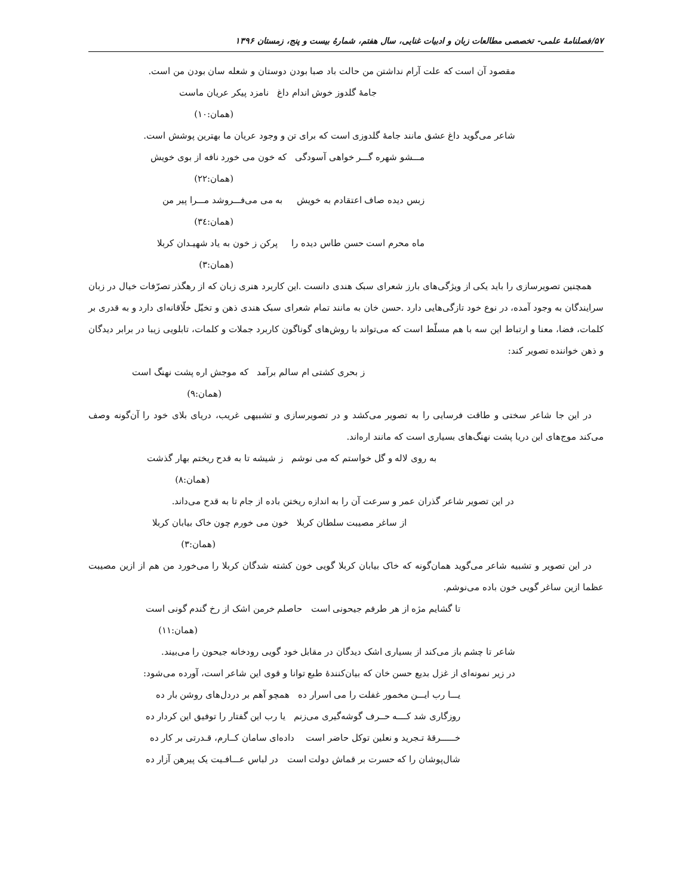۵۷/فصلنامهٔ علمی- تخصصی مطالعات زبان و ادبیات غنایی، سال هفتم، شمارهٔ بیست و پنج، زمستان ۱۳۹۶
مقصود آن است که علت آرام نداشتن من حالت باد صبا بودن دوستان و شعله سان بودن من است.
جامهٔ گلدوز خوش اندام داغ نامزد پیکر عریان ماست
(همان:۱۰)
شاعر می‌گوید داغ عشق مانند جامهٔ گلدوزی است که برای تن و وجود عریان ما بهترین پوشش است.
مـــشو شهره گـــر خواهی آسودگی که خون می خورد نافه از بوی خویش
(همان:۲۲)
زبس دیده صاف اعتقادم به خویش به می می‌فـــروشد مـــرا پیر من
(همان:۳٤)
ماه محرم است حسن طاس دیده را پرکن ز خون به یاد شهیـدان کربلا
(همان:۳)
همچنین تصویرسازی را باید یکی از ویژگی‌های بارز شعرای سبک هندی دانست .این کاربرد هنری زبان که از رهگذر تصرّفات خیال در زبان سرایندگان به وجود آمده، در نوع خود تازگی‌هایی دارد .حسن خان به مانند تمام شعرای سبک هندی ذهن و تخیّل خلّاقانه‌ای دارد و به قدری بر کلمات، فضا، معنا و ارتباط این سه با هم مسلّط است که می‌تواند با روش‌های گوناگون کاربرد جملات و کلمات، تابلویی زیبا در برابر دیدگان و ذهن خواننده تصویر کند:
ز بحری کشتی ام سالم برآمد که موجش اره پشت نهنگ است
(همان:۹)
در این جا شاعر سختی و طاقت فرسایی را به تصویر می‌کشد و در تصویرسازی و تشبیهی غریب، دریای بلای خود را آن‌گونه وصف می‌کند موج‌های این دریا پشت نهنگ‌های بسیاری است که مانند اره‌اند.
به روی لاله و گل خواستم که می نوشم ز شیشه تا به قدح ریختم بهار گذشت
(همان:۸)
در این تصویر شاعر گذران عمر و سرعت آن را به اندازه ریختن باده از جام تا به قدح می‌داند.
از ساغر مصیبت سلطان کربلا خون می خورم چون خاک بیابان کربلا
(همان:۳)
در این تصویر و تشبیه شاعر می‌گوید همان‌گونه که خاک بیابان کربلا گویی خون کشته شدگان کربلا را می‌خورد من هم از ازین مصیبت عظما ازین ساغر گویی خون باده می‌نوشم.
تا گشایم مژه از هر طرفم جیحونی است حاصلم خرمن اشک از رخ گندم گونی است
(همان:۱۱)
شاعر تا چشم باز می‌کند از بسیاری اشک دیدگان در مقابل خود گویی رودخانه جیحون را می‌بیند.
در زیر نمونه‌ای از غزل بدیع حسن خان که بیان‌کنندهٔ طبع توانا و قوی این شاعر است، آورده می‌شود:
یـــا رب ایـــن مخمور غفلت را می اسرار ده همچو آهم بر دردل‌های روشن بار ده
روزگاری شد کــــه حــرف گوشه‌گیری می‌زنم یا رب این گفتار را توفیق این کردار ده
خــــــرقهٔ تـجرید و نعلین توکل حاضر است داده‌ای سامان کــارم، قـدرتی بر کار ده
شال‌پوشان را که حسرت بر قماش دولت است در لباس عـــافـیت یک پیرهن آزار ده